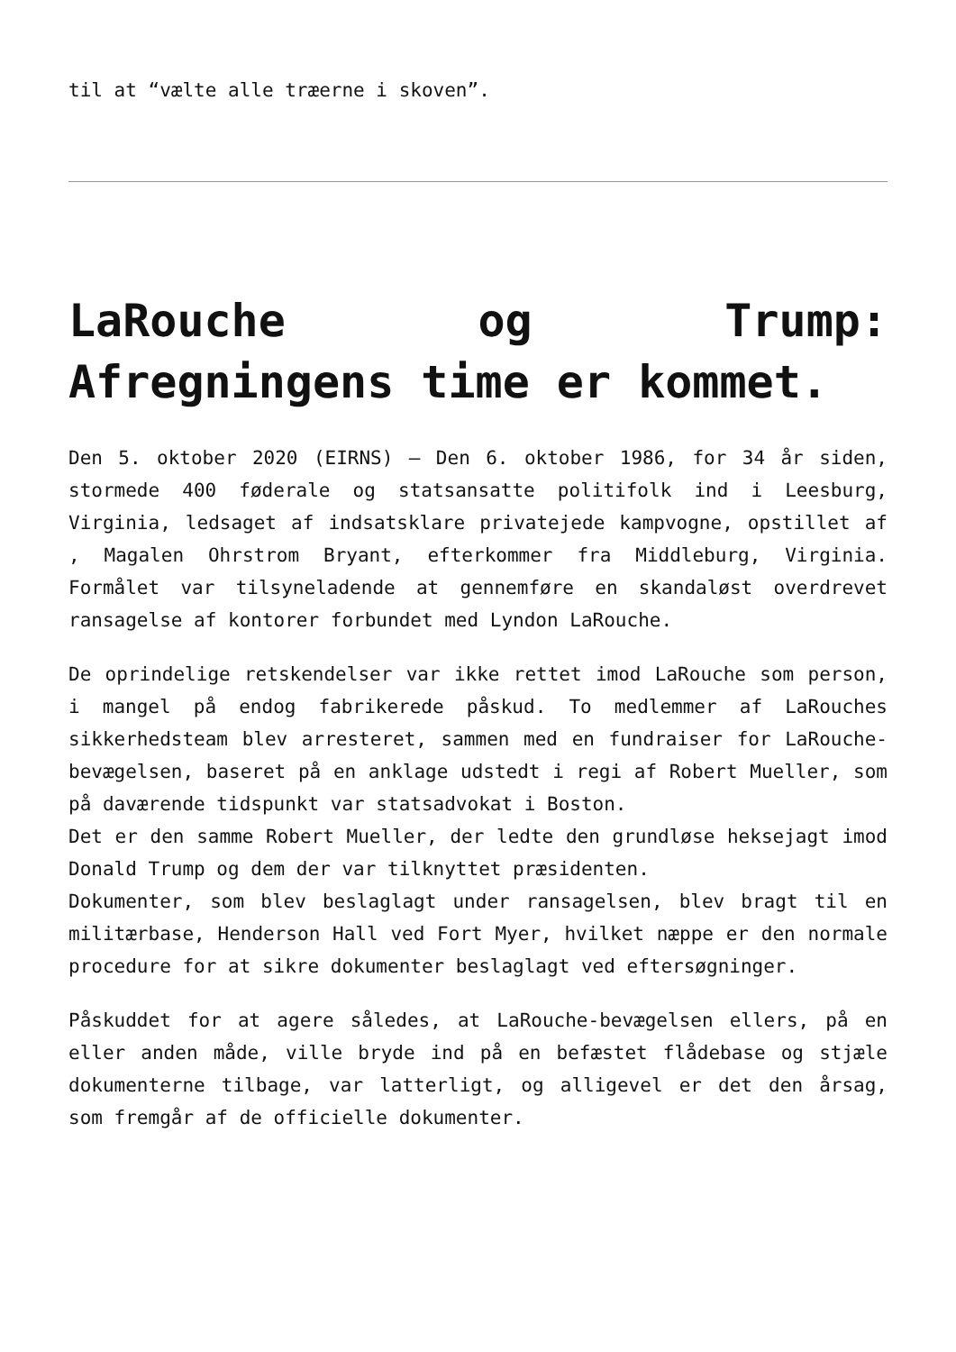til at “vælte alle træerne i skoven”.
LaRouche og Trump: Afregningens time er kommet.
Den 5. oktober 2020 (EIRNS) – Den 6. oktober 1986, for 34 år siden, stormede 400 føderale og statsansatte politifolk ind i Leesburg, Virginia, ledsaget af indsatsklare privatejede kampvogne, opstillet af , Magalen Ohrstrom Bryant, efterkommer fra Middleburg, Virginia. Formålet var tilsyneladende at gennemføre en skandaløst overdrevet ransagelse af kontorer forbundet med Lyndon LaRouche.
De oprindelige retskendelser var ikke rettet imod LaRouche som person, i mangel på endog fabrikerede påskud. To medlemmer af LaRouches sikkerhedsteam blev arresteret, sammen med en fundraiser for LaRouche-bevægelsen, baseret på en anklage udstedt i regi af Robert Mueller, som på daværende tidspunkt var statsadvokat i Boston.
Det er den samme Robert Mueller, der ledte den grundløse heksejagt imod Donald Trump og dem der var tilknyttet præsidenten.
Dokumenter, som blev beslaglagt under ransagelsen, blev bragt til en militærbase, Henderson Hall ved Fort Myer, hvilket næppe er den normale procedure for at sikre dokumenter beslaglagt ved eftersøgninger.
Påskuddet for at agere således, at LaRouche-bevægelsen ellers, på en eller anden måde, ville bryde ind på en befæstet flådebase og stjæle dokumenterne tilbage, var latterligt, og alligevel er det den årsag, som fremgår af de officielle dokumenter.